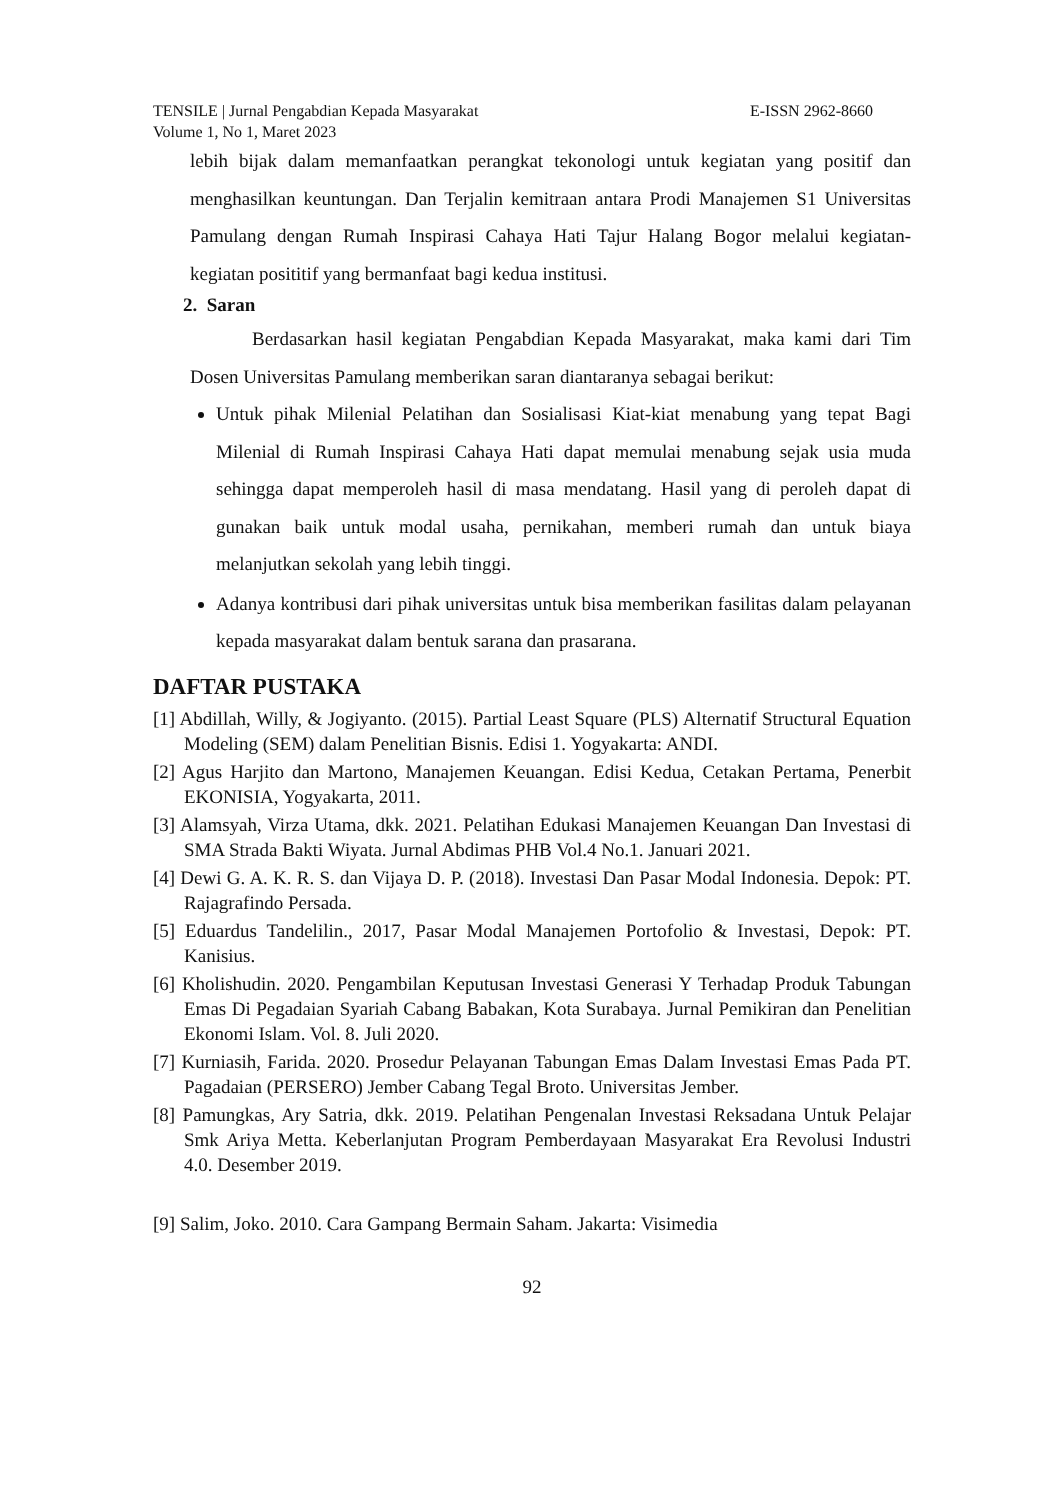TENSILE | Jurnal Pengabdian Kepada Masyarakat E-ISSN 2962-8660
Volume 1, No 1, Maret 2023
lebih bijak dalam memanfaatkan perangkat tekonologi untuk kegiatan yang positif dan menghasilkan keuntungan. Dan Terjalin kemitraan antara Prodi Manajemen S1 Universitas Pamulang dengan Rumah Inspirasi Cahaya Hati Tajur Halang Bogor melalui kegiatan-kegiatan posititif yang bermanfaat bagi kedua institusi.
2. Saran
Berdasarkan hasil kegiatan Pengabdian Kepada Masyarakat, maka kami dari Tim Dosen Universitas Pamulang memberikan saran diantaranya sebagai berikut:
Untuk pihak Milenial Pelatihan dan Sosialisasi Kiat-kiat menabung yang tepat Bagi Milenial di Rumah Inspirasi Cahaya Hati dapat memulai menabung sejak usia muda sehingga dapat memperoleh hasil di masa mendatang. Hasil yang di peroleh dapat di gunakan baik untuk modal usaha, pernikahan, memberi rumah dan untuk biaya melanjutkan sekolah yang lebih tinggi.
Adanya kontribusi dari pihak universitas untuk bisa memberikan fasilitas dalam pelayanan kepada masyarakat dalam bentuk sarana dan prasarana.
DAFTAR PUSTAKA
[1] Abdillah, Willy, & Jogiyanto. (2015). Partial Least Square (PLS) Alternatif Structural Equation Modeling (SEM) dalam Penelitian Bisnis. Edisi 1. Yogyakarta: ANDI.
[2] Agus Harjito dan Martono, Manajemen Keuangan. Edisi Kedua, Cetakan Pertama, Penerbit EKONISIA, Yogyakarta, 2011.
[3] Alamsyah, Virza Utama, dkk. 2021. Pelatihan Edukasi Manajemen Keuangan Dan Investasi di SMA Strada Bakti Wiyata. Jurnal Abdimas PHB Vol.4 No.1. Januari 2021.
[4] Dewi G. A. K. R. S. dan Vijaya D. P. (2018). Investasi Dan Pasar Modal Indonesia. Depok: PT. Rajagrafindo Persada.
[5] Eduardus Tandelilin., 2017, Pasar Modal Manajemen Portofolio & Investasi, Depok: PT. Kanisius.
[6] Kholishudin. 2020. Pengambilan Keputusan Investasi Generasi Y Terhadap Produk Tabungan Emas Di Pegadaian Syariah Cabang Babakan, Kota Surabaya. Jurnal Pemikiran dan Penelitian Ekonomi Islam. Vol. 8. Juli 2020.
[7] Kurniasih, Farida. 2020. Prosedur Pelayanan Tabungan Emas Dalam Investasi Emas Pada PT. Pagadaian (PERSERO) Jember Cabang Tegal Broto. Universitas Jember.
[8] Pamungkas, Ary Satria, dkk. 2019. Pelatihan Pengenalan Investasi Reksadana Untuk Pelajar Smk Ariya Metta. Keberlanjutan Program Pemberdayaan Masyarakat Era Revolusi Industri 4.0. Desember 2019.
[9] Salim, Joko. 2010. Cara Gampang Bermain Saham. Jakarta: Visimedia
92